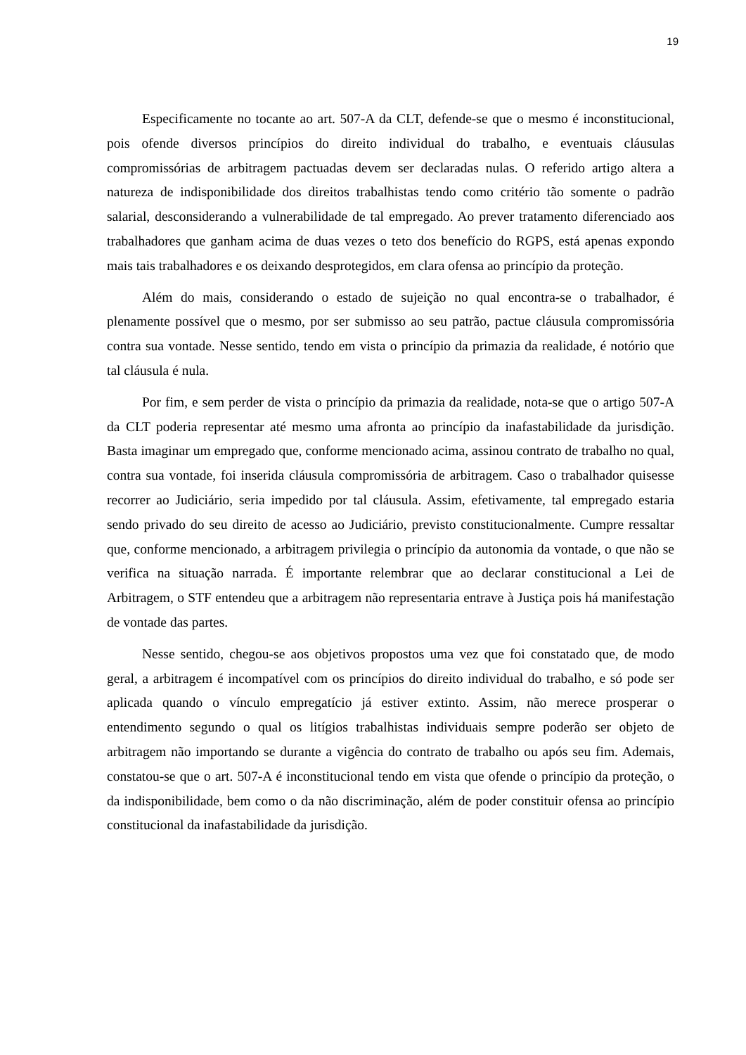19
Especificamente no tocante ao art. 507-A da CLT, defende-se que o mesmo é inconstitucional, pois ofende diversos princípios do direito individual do trabalho, e eventuais cláusulas compromissórias de arbitragem pactuadas devem ser declaradas nulas. O referido artigo altera a natureza de indisponibilidade dos direitos trabalhistas tendo como critério tão somente o padrão salarial, desconsiderando a vulnerabilidade de tal empregado. Ao prever tratamento diferenciado aos trabalhadores que ganham acima de duas vezes o teto dos benefício do RGPS, está apenas expondo mais tais trabalhadores e os deixando desprotegidos, em clara ofensa ao princípio da proteção.
Além do mais, considerando o estado de sujeição no qual encontra-se o trabalhador, é plenamente possível que o mesmo, por ser submisso ao seu patrão, pactue cláusula compromissória contra sua vontade. Nesse sentido, tendo em vista o princípio da primazia da realidade, é notório que tal cláusula é nula.
Por fim, e sem perder de vista o princípio da primazia da realidade, nota-se que o artigo 507-A da CLT poderia representar até mesmo uma afronta ao princípio da inafastabilidade da jurisdição. Basta imaginar um empregado que, conforme mencionado acima, assinou contrato de trabalho no qual, contra sua vontade, foi inserida cláusula compromissória de arbitragem. Caso o trabalhador quisesse recorrer ao Judiciário, seria impedido por tal cláusula. Assim, efetivamente, tal empregado estaria sendo privado do seu direito de acesso ao Judiciário, previsto constitucionalmente. Cumpre ressaltar que, conforme mencionado, a arbitragem privilegia o princípio da autonomia da vontade, o que não se verifica na situação narrada. É importante relembrar que ao declarar constitucional a Lei de Arbitragem, o STF entendeu que a arbitragem não representaria entrave à Justiça pois há manifestação de vontade das partes.
Nesse sentido, chegou-se aos objetivos propostos uma vez que foi constatado que, de modo geral, a arbitragem é incompatível com os princípios do direito individual do trabalho, e só pode ser aplicada quando o vínculo empregatício já estiver extinto. Assim, não merece prosperar o entendimento segundo o qual os litígios trabalhistas individuais sempre poderão ser objeto de arbitragem não importando se durante a vigência do contrato de trabalho ou após seu fim. Ademais, constatou-se que o art. 507-A é inconstitucional tendo em vista que ofende o princípio da proteção, o da indisponibilidade, bem como o da não discriminação, além de poder constituir ofensa ao princípio constitucional da inafastabilidade da jurisdição.